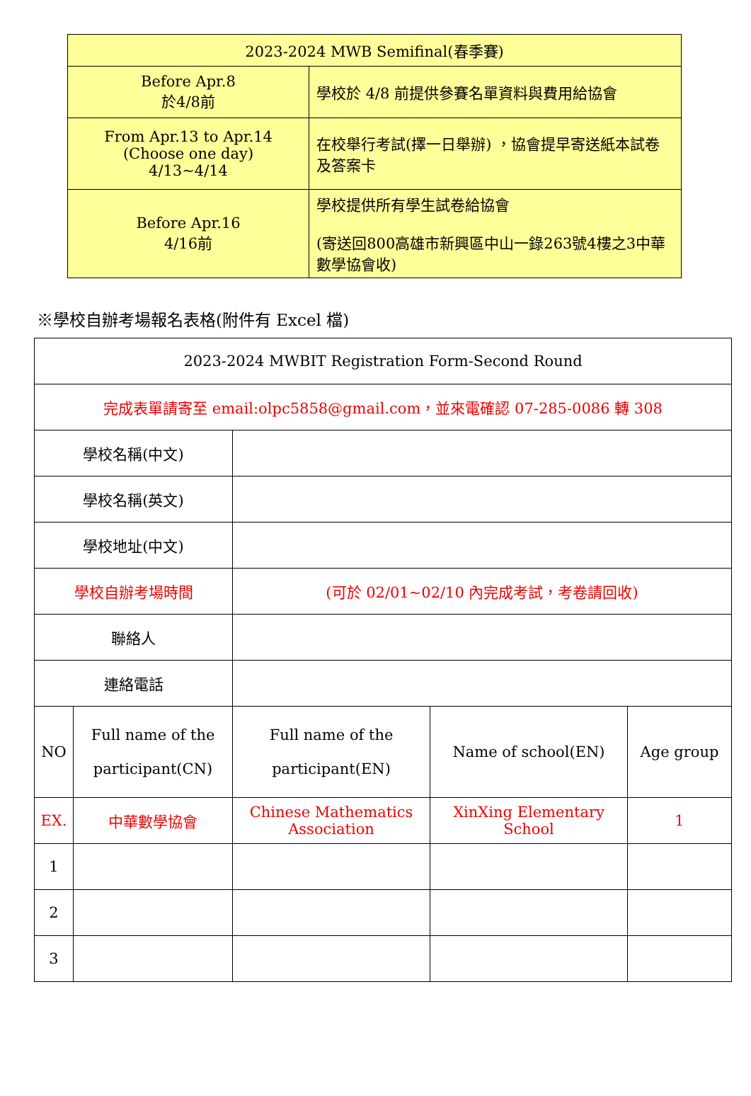| 2023-2024 MWB Semifinal(春季賽) | |
| Before Apr.8 於4/8前 | 學校於 4/8 前提供參賽名單資料與費用給協會 |
| From Apr.13 to Apr.14 (Choose one day) 4/13~4/14 | 在校舉行考試(擇一日舉辦) ，協會提早寄送紙本試卷及答案卡 |
| Before Apr.16 4/16前 | 學校提供所有學生試卷給協會 (寄送回800高雄市新興區中山一錄263號4樓之3中華數學協會收) |
※學校自辦考場報名表格(附件有 Excel 檔)
| 2023-2024 MWBIT Registration Form-Second Round | | | | |
| 完成表單請寄至 email:olpc5858@gmail.com，並來電確認 07-285-0086 轉 308 | | | | |
| 學校名稱(中文) | | | | |
| 學校名稱(英文) | | | | |
| 學校地址(中文) | | | | |
| 學校自辦考場時間 | | (可於 02/01~02/10 內完成考試，考卷請回收) | | |
| 聯絡人 | | | | |
| 連絡電話 | | | | |
| NO | Full name of the participant(CN) | Full name of the participant(EN) | Name of school(EN) | Age group |
| EX. | 中華數學協會 | Chinese Mathematics Association | XinXing Elementary School | 1 |
| 1 | | | | |
| 2 | | | | |
| 3 | | | | |